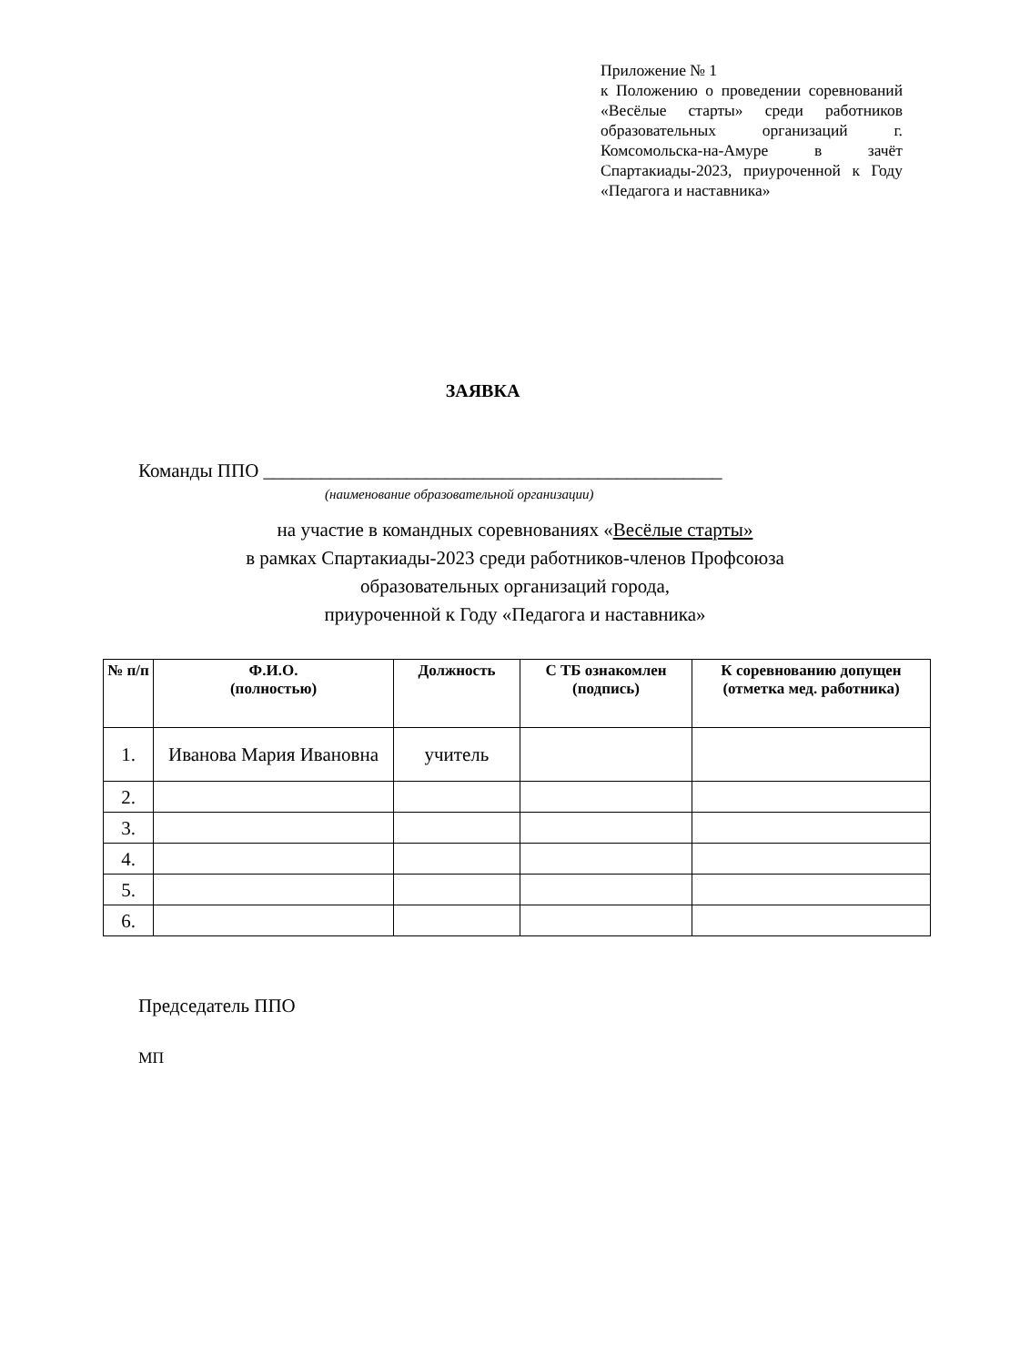Приложение № 1
к Положению о проведении соревнований «Весёлые старты» среди работников образовательных организаций г. Комсомольска-на-Амуре в зачёт Спартакиады-2023, приуроченной к Году «Педагога и наставника»
ЗАЯВКА
Команды ППО ________________________________________________
(наименование образовательной организации)
на участие в командных соревнованиях «Весёлые старты»
в рамках Спартакиады-2023 среди работников-членов Профсоюза
образовательных организаций города,
приуроченной к Году «Педагога и наставника»
| № п/п | Ф.И.О. (полностью) | Должность | С ТБ ознакомлен (подпись) | К соревнованию допущен (отметка мед. работника) |
| --- | --- | --- | --- | --- |
| 1. | Иванова Мария Ивановна | учитель | | |
| 2. | | | | |
| 3. | | | | |
| 4. | | | | |
| 5. | | | | |
| 6. | | | | |
Председатель ППО
МП